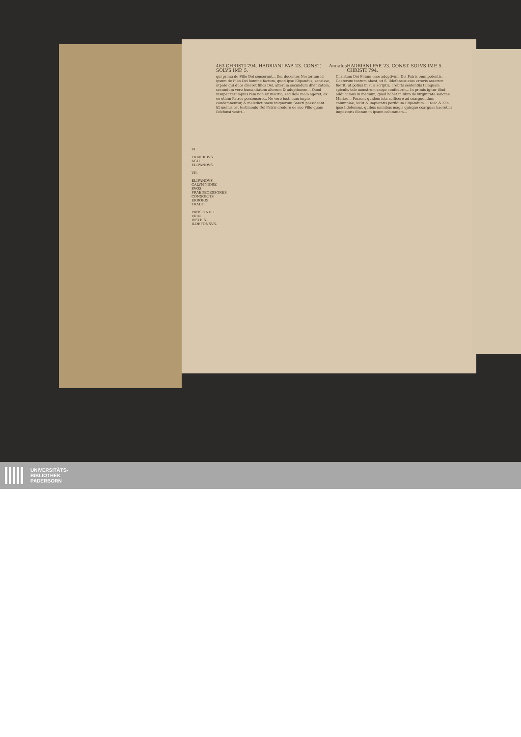VI.
FRAVDIBVS AGIT ELIPANDVS.
VII.
ELIPANDVS CALVMNIOSE SVOS PRAEDECESSORES CONSORTIS ERRORIS TRADIT.
PROSCINDIT VRIN IVSTE S. ILDEFONSVS.
463 CHRISTI 794. HADRIANI PAP. 23. CONST. SOLVS IMP. 5. Annales HADRIANI PAP. 23. CONST. SOLVS IMP. 5. CHRISTI 794.
qui prima de Filio Dei senserunt... &c. docentes Nestorium id ipsum de Filio Dei homine factum, quod ipse Elipandus, sensisse, utpote qui duos diceret filios Dei, alterum secundum divinitatem, secundum vero humanitatem alterum & adoptionem... Quod insuper ter impius rem non ex inscitia, sed dolo malo ageret, ex eo etiam Patres persensere... Ne vero iusti cum impio condemnentur, & maledictionem iniquorum Sancti possideant... Et melius est testimonio Dei Patris credere de suo Filio quam Ildefonsi vestri...
Christum Dei Filium esse adoptivum Dei Patris omnipotentis. Caeterum tantum abest, ut S. Ildefonsus eius erroris assertor fuerit, ut potius in suis scriptis, crebris sententiis tamquam spiculis tale monstrum saepe confoderit... In primis igitur illud adducamus in medium, quod habet in libro de virginitate sanctae Mariae... Possent quidem ista sufficere ad coarguendum calumniae, sicut & impietatis perfidum Elipandum... Haec & alia ipse Ildefonsus, quibus omnibus magis quisque coarguas haeretici impostoris illatam in ipsum calumniam...
UNIVERSITÄTS-
BIBLIOTHEK
PADERBORN